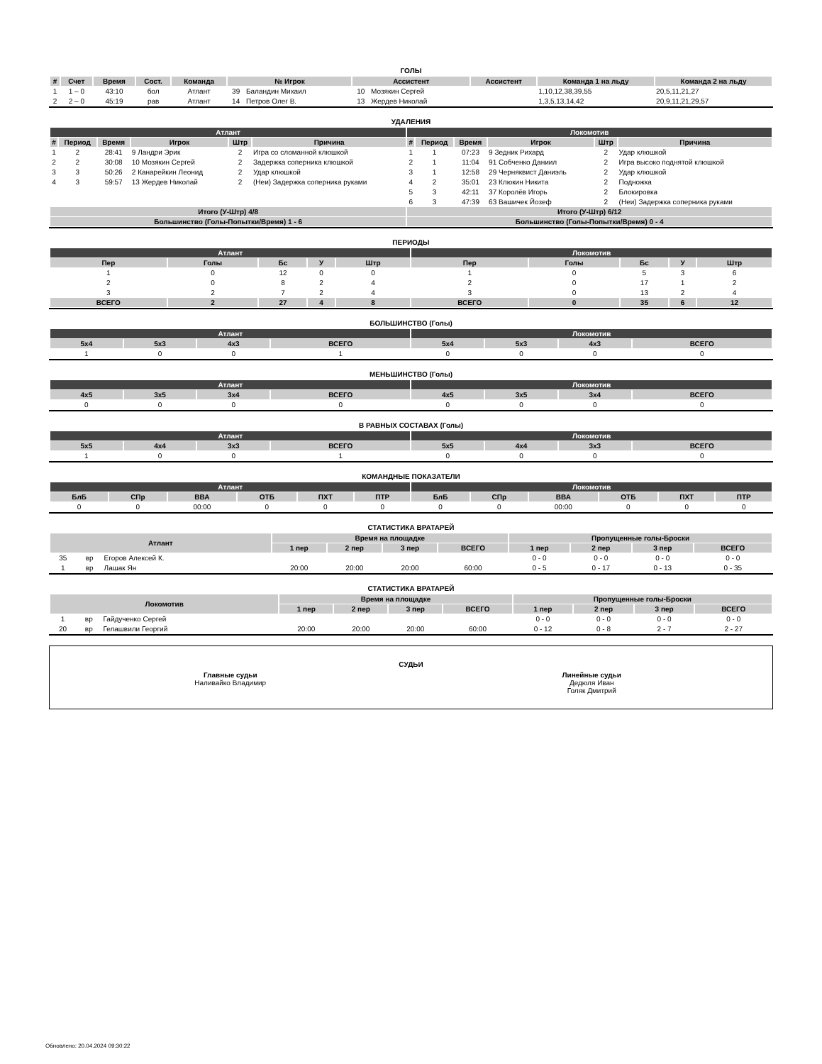ГОЛЫ
| # | Счет | Время | Сост. | Команда | № Игрок | | Ассистент | | Ассистент | Команда 1 на льду | Команда 2 на льду |
| --- | --- | --- | --- | --- | --- | --- | --- | --- | --- | --- | --- |
| 1 | 1 – 0 | 43:10 | бол | Атлант | 39 | Баландин Михаил | 10 | Мозякин Сергей | | 1,10,12,38,39,55 | 20,5,11,21,27 |
| 2 | 2 – 0 | 45:19 | рав | Атлант | 14 | Петров Олег В. | 13 | Жердев Николай | | 1,3,5,13,14,42 | 20,9,11,21,29,57 |
УДАЛЕНИЯ
| Атлант | | | | | | Локомотив | | | | | |
| --- | --- | --- | --- | --- | --- | --- | --- | --- | --- | --- | --- |
| # | Период | Время | Игрок | Штр | Причина | # | Период | Время | Игрок | Штр | Причина |
| 1 | 2 | 28:41 | 9 Ландри Эрик | 2 | Игра со сломанной клюшкой | 1 | 1 | 07:23 | 9 Зедник Рихард | 2 | Удар клюшкой |
| 2 | 2 | 30:08 | 10 Мозякин Сергей | 2 | Задержка соперника клюшкой | 2 | 1 | 11:04 | 91 Собченко Даниил | 2 | Игра высоко поднятой клюшкой |
| 3 | 3 | 50:26 | 2 Канарейкин Леонид | 2 | Удар клюшкой | 3 | 1 | 12:58 | 29 Черняквист Даниэль | 2 | Удар клюшкой |
| 4 | 3 | 59:57 | 13 Жердев Николай | 2 | (Неи) Задержка соперника руками | 4 | 2 | 35:01 | 23 Клюкин Никита | 2 | Подножка |
| | | | | | | 5 | 3 | 42:11 | 37 Королёв Игорь | 2 | Блокировка |
| | | | | | | 6 | 3 | 47:39 | 63 Вашичек Йозеф | 2 | (Неи) Задержка соперника руками |
| Итого (У-Штр) 4/8 | | | | | | Итого (У-Штр) 6/12 | | | | | |
| Большинство (Голы-Попытки/Время) 1 - 6 | | | | | | Большинство (Голы-Попытки/Время) 0 - 4 | | | | | |
ПЕРИОДЫ
| Атлант | | | | | Локомотив | | | | |
| --- | --- | --- | --- | --- | --- | --- | --- | --- | --- |
| Пер | Голы | Бс | У | Штр | Пер | Голы | Бс | У | Штр |
| 1 | 0 | 12 | 0 | 0 | 1 | 0 | 5 | 3 | 6 |
| 2 | 0 | 8 | 2 | 4 | 2 | 0 | 17 | 1 | 2 |
| 3 | 2 | 7 | 2 | 4 | 3 | 0 | 13 | 2 | 4 |
| ВСЕГО | 2 | 27 | 4 | 8 | ВСЕГО | 0 | 35 | 6 | 12 |
БОЛЬШИНСТВО (Голы)
| Атлант | | | | Локомотив | | | |
| --- | --- | --- | --- | --- | --- | --- | --- |
| 5x4 | 5x3 | 4x3 | ВСЕГО | 5x4 | 5x3 | 4x3 | ВСЕГО |
| 1 | 0 | 0 | 1 | 0 | 0 | 0 | 0 |
МЕНЬШИНСТВО (Голы)
| Атлант | | | | Локомотив | | | |
| --- | --- | --- | --- | --- | --- | --- | --- |
| 4x5 | 3x5 | 3x4 | ВСЕГО | 4x5 | 3x5 | 3x4 | ВСЕГО |
| 0 | 0 | 0 | 0 | 0 | 0 | 0 | 0 |
В РАВНЫХ СОСТАВАХ (Голы)
| Атлант | | | | Локомотив | | | |
| --- | --- | --- | --- | --- | --- | --- | --- |
| 5x5 | 4x4 | 3x3 | ВСЕГО | 5x5 | 4x4 | 3x3 | ВСЕГО |
| 1 | 0 | 0 | 1 | 0 | 0 | 0 | 0 |
КОМАНДНЫЕ ПОКАЗАТЕЛИ
| Атлант | | | | | | Локомотив | | | | | |
| --- | --- | --- | --- | --- | --- | --- | --- | --- | --- | --- | --- |
| БлБ | СПр | ВВА | ОТБ | ПХТ | ПТР | БлБ | СПр | ВВА | ОТБ | ПХТ | ПТР |
| 0 | 0 | 00:00 | 0 | 0 | 0 | 0 | 0 | 00:00 | 0 | 0 | 0 |
СТАТИСТИКА ВРАТАРЕЙ
| Атлант | | | Время на площадке | | | | Пропущенные голы-Броски | | | |
| --- | --- | --- | --- | --- | --- | --- | --- | --- | --- | --- |
| | | | 1 пер | 2 пер | 3 пер | ВСЕГО | 1 пер | 2 пер | 3 пер | ВСЕГО |
| 35 | вр | Егоров Алексей К. | | | | | 0 - 0 | 0 - 0 | 0 - 0 | 0 - 0 |
| 1 | вр | Лашак Ян | 20:00 | 20:00 | 20:00 | 60:00 | 0 - 5 | 0 - 17 | 0 - 13 | 0 - 35 |
СТАТИСТИКА ВРАТАРЕЙ
| Локомотив | | | Время на площадке | | | | Пропущенные голы-Броски | | | |
| --- | --- | --- | --- | --- | --- | --- | --- | --- | --- | --- |
| | | | 1 пер | 2 пер | 3 пер | ВСЕГО | 1 пер | 2 пер | 3 пер | ВСЕГО |
| 1 | вр | Гайдученко Сергей | | | | | 0 - 0 | 0 - 0 | 0 - 0 | 0 - 0 |
| 20 | вр | Гелашвили Георгий | 20:00 | 20:00 | 20:00 | 60:00 | 0 - 12 | 0 - 8 | 2 - 7 | 2 - 27 |
СУДЬИ
Главные судьи
Наливайко Владимир
Линейные судьи
Дедюля Иван
Голяк Дмитрий
Обновлено: 20.04.2024 09:30:22